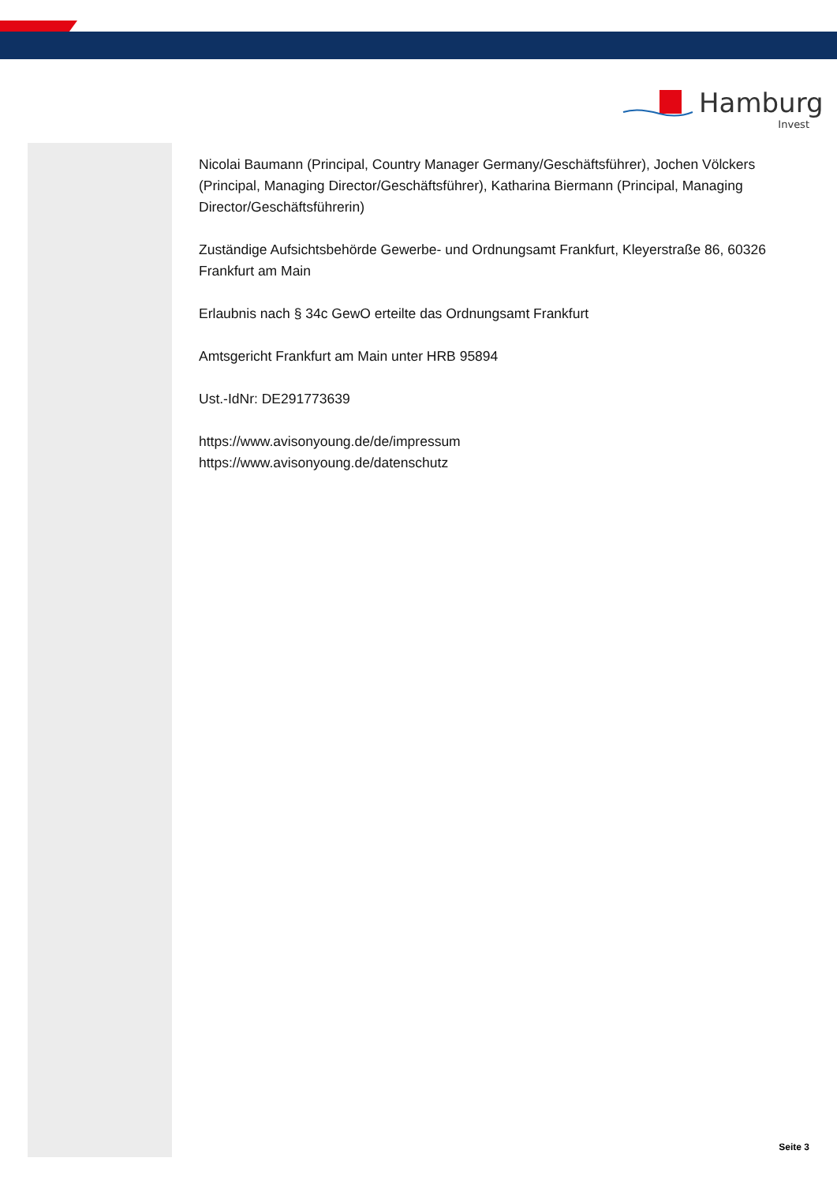Hamburg
Invest
Nicolai Baumann (Principal, Country Manager Germany/Geschäftsführer), Jochen Völckers (Principal, Managing Director/Geschäftsführer), Katharina Biermann (Principal, Managing Director/Geschäftsführerin)
Zuständige Aufsichtsbehörde Gewerbe- und Ordnungsamt Frankfurt, Kleyerstraße 86, 60326 Frankfurt am Main
Erlaubnis nach § 34c GewO erteilte das Ordnungsamt Frankfurt
Amtsgericht Frankfurt am Main unter HRB 95894
Ust.-IdNr: DE291773639
https://www.avisonyoung.de/de/impressum
https://www.avisonyoung.de/datenschutz
Seite 3